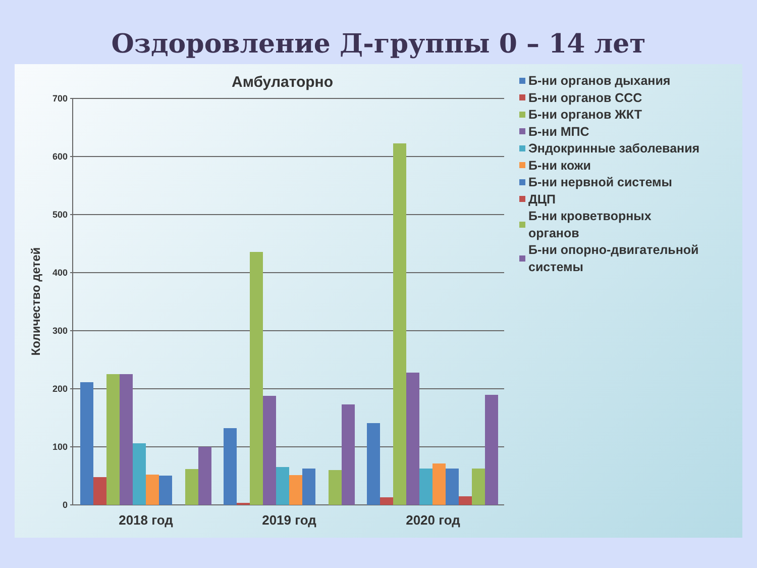Оздоровление Д-группы 0 – 14 лет
700
600
500
400
300
200
100
0
Количество детей
2018 год
2019 год
2020 год
Амбулаторно
Б-ни органов дыхания
Б-ни органов ССС
Б-ни органов ЖКТ
Б-ни МПС
Эндокринные заболевания
Б-ни кожи
Б-ни нервной системы
ДЦП
Б-ни кроветворных
органов
Б-ни опорно-двигательной
системы